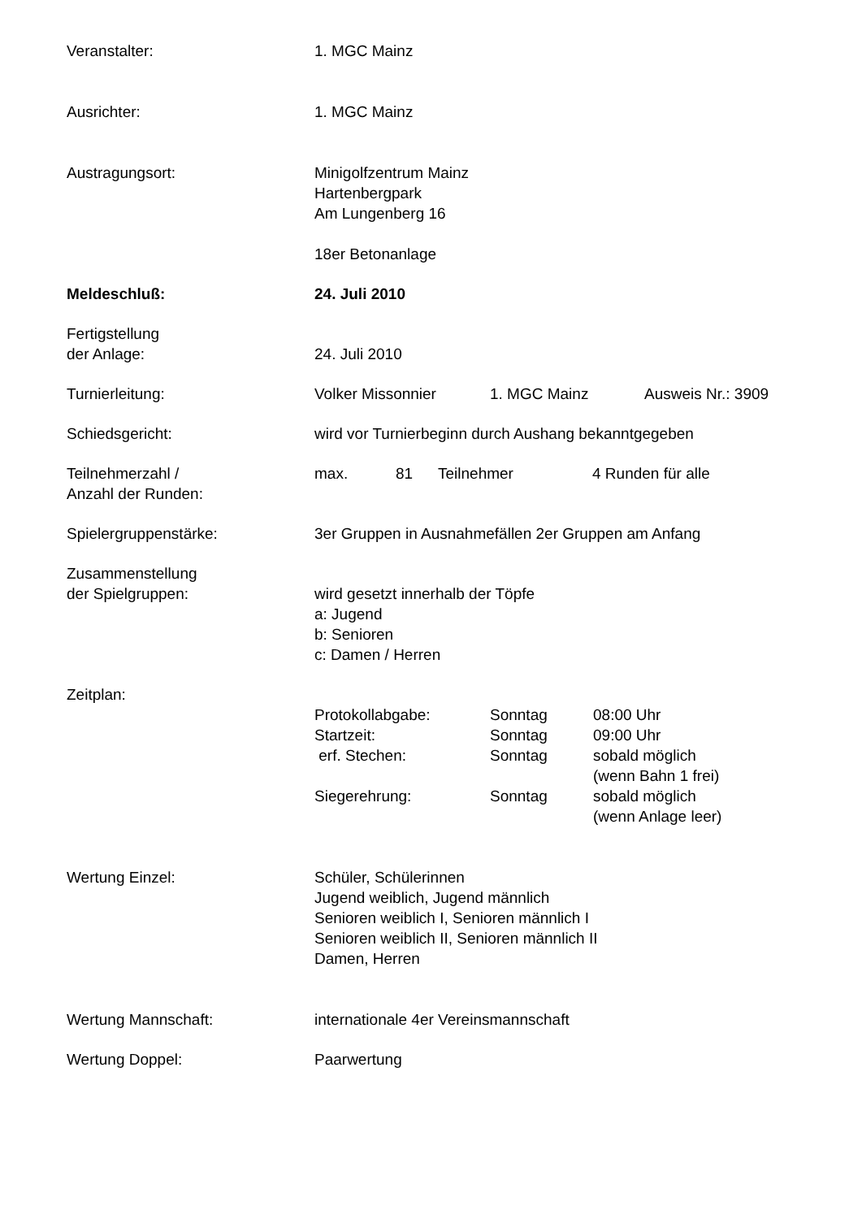Veranstalter: 1. MGC Mainz
Ausrichter: 1. MGC Mainz
Austragungsort: Minigolfzentrum Mainz
Hartenbergpark
Am Lungenberg 16
18er Betonanlage
Meldeschluß: 24. Juli 2010
Fertigstellung
der Anlage:
24. Juli 2010
Turnierleitung: Volker Missonnier 1. MGC Mainz Ausweis Nr.: 3909
Schiedsgericht: wird vor Turnierbeginn durch Aushang bekanntgegeben
Teilnehmerzahl /
Anzahl der Runden:
max. 81 Teilnehmer 4 Runden für alle
Spielergruppenstärke: 3er Gruppen in Ausnahmefällen 2er Gruppen am Anfang
Zusammenstellung
der Spielgruppen:
wird gesetzt innerhalb der Töpfe
a: Jugend
b: Senioren
c: Damen / Herren
Zeitplan:
Protokollabgabe: Sonntag 08:00 Uhr
Startzeit: Sonntag 09:00 Uhr
erf. Stechen: Sonntag sobald möglich
(wenn Bahn 1 frei)
Siegerehrung: Sonntag sobald möglich
(wenn Anlage leer)
Wertung Einzel: Schüler, Schülerinnen
Jugend weiblich, Jugend männlich
Senioren weiblich I, Senioren männlich I
Senioren weiblich II, Senioren männlich II
Damen, Herren
Wertung Mannschaft: internationale 4er Vereinsmannschaft
Wertung Doppel: Paarwertung